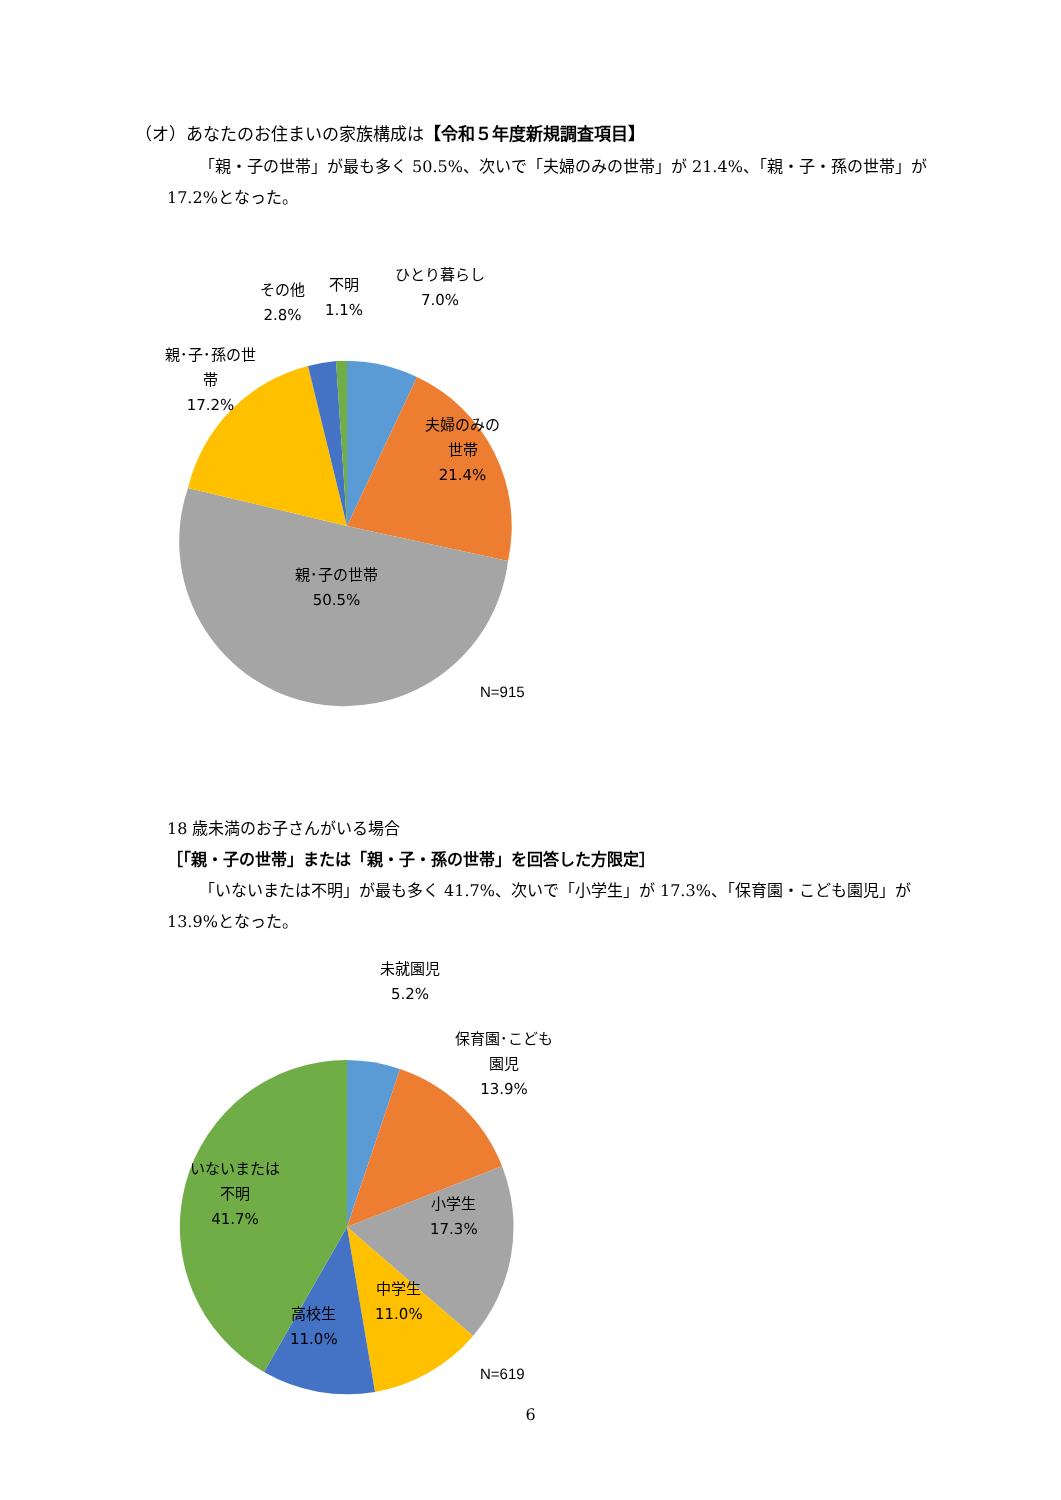（オ）あなたのお住まいの家族構成は【令和５年度新規調査項目】
「親・子の世帯」が最も多く 50.5%、次いで「夫婦のみの世帯」が 21.4%、「親・子・孫の世帯」が 17.2%となった。
ひとり暮らし
7.0%
不明
1.1%
その他
2.8%
親･子･孫の世
帯
17.2%
夫婦のみの
世帯
21.4%
親･子の世帯
50.5%
N=915
18 歳未満のお子さんがいる場合
［「親・子の世帯」または「親・子・孫の世帯」を回答した方限定］
「いないまたは不明」が最も多く 41.7%、次いで「小学生」が 17.3%、「保育園・こども園児」が 13.9%となった。
未就園児
5.2%
保育園･こども
園児
13.9%
小学生
17.3%
中学生
11.0%
高校生
11.0%
いないまたは
不明
41.7%
N=619
6